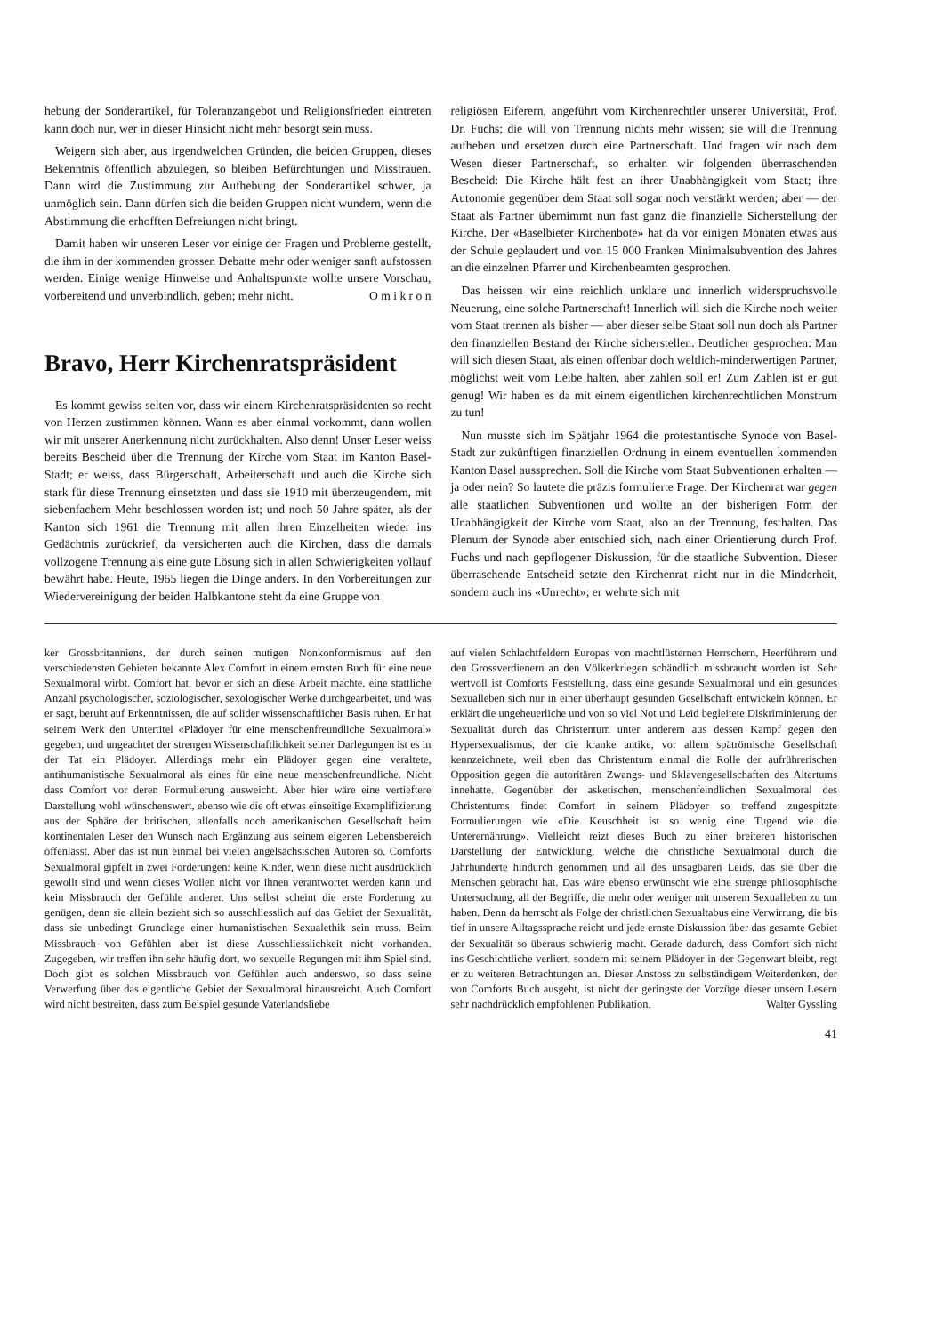hebung der Sonderartikel, für Toleranzangebot und Religionsfrieden eintreten kann doch nur, wer in dieser Hinsicht nicht mehr besorgt sein muss.
Weigern sich aber, aus irgendwelchen Gründen, die beiden Gruppen, dieses Bekenntnis öffentlich abzulegen, so bleiben Befürchtungen und Misstrauen. Dann wird die Zustimmung zur Aufhebung der Sonderartikel schwer, ja unmöglich sein. Dann dürfen sich die beiden Gruppen nicht wundern, wenn die Abstimmung die erhofften Befreiungen nicht bringt.
Damit haben wir unseren Leser vor einige der Fragen und Probleme gestellt, die ihm in der kommenden grossen Debatte mehr oder weniger sanft aufstossen werden. Einige wenige Hinweise und Anhaltspunkte wollte unsere Vorschau, vorbereitend und unverbindlich, geben; mehr nicht. O m i k r o n
Bravo, Herr Kirchenratspräsident
Es kommt gewiss selten vor, dass wir einem Kirchenratspräsidenten so recht von Herzen zustimmen können. Wann es aber einmal vorkommt, dann wollen wir mit unserer Anerkennung nicht zurückhalten. Also denn! Unser Leser weiss bereits Bescheid über die Trennung der Kirche vom Staat im Kanton Basel-Stadt; er weiss, dass Bürgerschaft, Arbeiterschaft und auch die Kirche sich stark für diese Trennung einsetzten und dass sie 1910 mit überzeugendem, mit siebenfachem Mehr beschlossen worden ist; und noch 50 Jahre später, als der Kanton sich 1961 die Trennung mit allen ihren Einzelheiten wieder ins Gedächtnis zurückrief, da versicherten auch die Kirchen, dass die damals vollzogene Trennung als eine gute Lösung sich in allen Schwierigkeiten vollauf bewährt habe. Heute, 1965 liegen die Dinge anders. In den Vorbereitungen zur Wiedervereinigung der beiden Halbkantone steht da eine Gruppe von
religiösen Eiferern, angeführt vom Kirchenrechtler unserer Universität, Prof. Dr. Fuchs; die will von Trennung nichts mehr wissen; sie will die Trennung aufheben und ersetzen durch eine Partnerschaft. Und fragen wir nach dem Wesen dieser Partnerschaft, so erhalten wir folgenden überraschenden Bescheid: Die Kirche hält fest an ihrer Unabhängigkeit vom Staat; ihre Autonomie gegenüber dem Staat soll sogar noch verstärkt werden; aber — der Staat als Partner übernimmt nun fast ganz die finanzielle Sicherstellung der Kirche. Der «Basel­bieter Kirchenbote» hat da vor einigen Monaten etwas aus der Schule geplaudert und von 15 000 Franken Minimalsubvention des Jahres an die einzelnen Pfarrer und Kirchenbeamten gesprochen.
Das heissen wir eine reichlich unklare und innerlich widerspruchsvolle Neuerung, eine solche Partnerschaft! Innerlich will sich die Kirche noch weiter vom Staat trennen als bisher — aber dieser selbe Staat soll nun doch als Partner den finanziellen Bestand der Kirche sicherstellen. Deutlicher gesprochen: Man will sich diesen Staat, als einen offenbar doch weltlich-minderwertigen Partner, möglichst weit vom Leibe halten, aber zahlen soll er! Zum Zahlen ist er gut genug! Wir haben es da mit einem eigentlichen kirchenrechtlichen Monstrum zu tun!
Nun musste sich im Spätjahr 1964 die protestantische Synode von Basel-Stadt zur zukünftigen finanziellen Ordnung in einem eventuellen kommenden Kanton Basel aussprechen. Soll die Kirche vom Staat Subventionen erhalten — ja oder nein? So lautete die präzis formulierte Frage. Der Kirchenrat war gegen alle staatlichen Subventionen und wollte an der bisherigen Form der Unabhängigkeit der Kirche vom Staat, also an der Trennung, festhalten. Das Plenum der Synode aber entschied sich, nach einer Orientierung durch Prof. Fuchs und nach gepflogener Diskussion, für die staatliche Subvention. Dieser überraschende Entscheid setzte den Kirchenrat nicht nur in die Minderheit, sondern auch ins «Unrecht»; er wehrte sich mit
ker Grossbritanniens, der durch seinen mutigen Nonkonformismus auf den verschiedensten Gebieten bekannte Alex Comfort in einem ernsten Buch für eine neue Sexualmoral wirbt. Comfort hat, bevor er sich an diese Arbeit machte, eine stattliche Anzahl psychologischer, soziologischer, sexologischer Werke durchgearbeitet, und was er sagt, beruht auf Erkenntnissen, die auf solider wissenschaftlicher Basis ruhen. Er hat seinem Werk den Untertitel «Plädoyer für eine menschenfreundliche Sexualmoral» gegeben, und ungeachtet der strengen Wissenschaftlichkeit seiner Darlegungen ist es in der Tat ein Plädoyer. Allerdings mehr ein Plädoyer gegen eine veraltete, antihumanistische Sexualmoral als eines für eine neue menschenfreundliche. Nicht dass Comfort vor deren Formulierung ausweicht. Aber hier wäre eine vertieftere Darstellung wohl wünschenswert, ebenso wie die oft etwas einseitige Exemplifizierung aus der Sphäre der britischen, allenfalls noch amerikanischen Gesellschaft beim kontinentalen Leser den Wunsch nach Ergänzung aus seinem eigenen Lebensbereich offenlässt. Aber das ist nun einmal bei vielen angelsächsischen Autoren so. Comforts Sexualmoral gipfelt in zwei Forderungen: keine Kinder, wenn diese nicht ausdrücklich gewollt sind und wenn dieses Wollen nicht vor ihnen verantwortet werden kann und kein Missbrauch der Gefühle anderer. Uns selbst scheint die erste Forderung zu genügen, denn sie allein bezieht sich so ausschliesslich auf das Gebiet der Sexualität, dass sie unbedingt Grundlage einer humanistischen Sexualethik sein muss. Beim Missbrauch von Gefühlen aber ist diese Ausschliesslichkeit nicht vorhanden. Zugegeben, wir treffen ihn sehr häufig dort, wo sexuelle Regungen mit ihm Spiel sind. Doch gibt es solchen Missbrauch von Gefühlen auch anderswo, so dass seine Verwerfung über das eigentliche Gebiet der Sexualmoral hinausreicht. Auch Comfort wird nicht bestreiten, dass zum Beispiel gesunde Vaterlandsliebe
auf vielen Schlachtfeldern Europas von machtlüsternen Herrschern, Heerführern und den Grossverdienern an den Völkerkriegen schändlich missbraucht worden ist. Sehr wertvoll ist Comforts Feststellung, dass eine gesunde Sexualmoral und ein gesundes Sexualleben sich nur in einer überhaupt gesunden Gesellschaft entwickeln können. Er erklärt die ungeheuerliche und von so viel Not und Leid begleitete Diskriminierung der Sexualität durch das Christentum unter anderem aus dessen Kampf gegen den Hypersexualismus, der die kranke antike, vor allem spätrömische Gesellschaft kennzeichnete, weil eben das Christentum einmal die Rolle der aufrührerischen Opposition gegen die autoritären Zwangs- und Sklavengesellschaften des Altertums innehatte. Gegenüber der asketischen, menschenfeindlichen Sexualmoral des Christentums findet Comfort in seinem Plädoyer so treffend zugespitzte Formulierungen wie «Die Keuschheit ist so wenig eine Tugend wie die Unterernährung». Vielleicht reizt dieses Buch zu einer breiteren historischen Darstellung der Entwicklung, welche die christliche Sexualmoral durch die Jahrhunderte hindurch genommen und all des unsagbaren Leids, das sie über die Menschen gebracht hat. Das wäre ebenso erwünscht wie eine strenge philosophische Untersuchung, all der Begriffe, die mehr oder weniger mit unserem Sexualleben zu tun haben. Denn da herrscht als Folge der christlichen Sexualtabus eine Verwirrung, die bis tief in unsere Alltagssprache reicht und jede ernste Diskussion über das gesamte Gebiet der Sexualität so überaus schwierig macht. Gerade dadurch, dass Comfort sich nicht ins Geschichtliche verliert, sondern mit seinem Plädoyer in der Gegenwart bleibt, regt er zu weiteren Betrachtungen an. Dieser Anstoss zu selbständigem Weiterdenken, der von Comforts Buch ausgeht, ist nicht der geringste der Vorzüge dieser unsern Lesern sehr nachdrücklich empfohlenen Publikation. Walter Gyssling
41